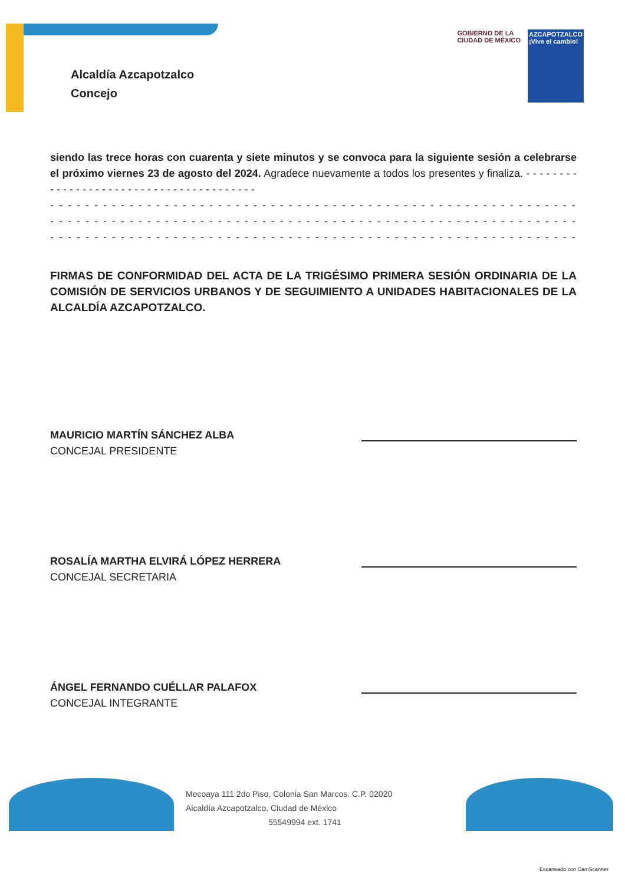Alcaldía Azcapotzalco
Concejo
GOBIERNO DE LA
CIUDAD DE MÉXICO
AZCAPOTZALCO
¡Vive el cambio!
siendo las trece horas con cuarenta y siete minutos y se convoca para la siguiente sesión a celebrarse el próximo viernes 23 de agosto del 2024. Agradece nuevamente a todos los presentes y finaliza. - - - - - - - - - - - - - - - - - - - - - - - - - - - - - - - - - - - - - - - -
- - - - - - - - - - - - - - - - - - - - - - - - - - - - - - - - - - - - - - - - - - - - - - - - - - - - - - - - - - - - - - -
- - - - - - - - - - - - - - - - - - - - - - - - - - - - - - - - - - - - - - - - - - - - - - - - - - - - - - - - - - - - - - -
- - - - - - - - - - - - - - - - - - - - - - - - - - - - - - - - - - - - - - - - - - - - - - - - - - - - - - - - - - - - - - -
FIRMAS DE CONFORMIDAD DEL ACTA DE LA TRIGÉSIMO PRIMERA SESIÓN ORDINARIA DE LA COMISIÓN DE SERVICIOS URBANOS Y DE SEGUIMIENTO A UNIDADES HABITACIONALES DE LA ALCALDÍA AZCAPOTZALCO.
MAURICIO MARTÍN SÁNCHEZ ALBA
CONCEJAL PRESIDENTE
ROSALÍA MARTHA ELVIRÁ LÓPEZ HERRERA
CONCEJAL SECRETARIA
ÁNGEL FERNANDO CUÉLLAR PALAFOX
CONCEJAL INTEGRANTE
Mecoaya 111 2do Piso, Colonia San Marcos. C.P. 02020
Alcaldía Azcapotzalco, Ciudad de México
55549994 ext. 1741
Escaneado con CamScanner